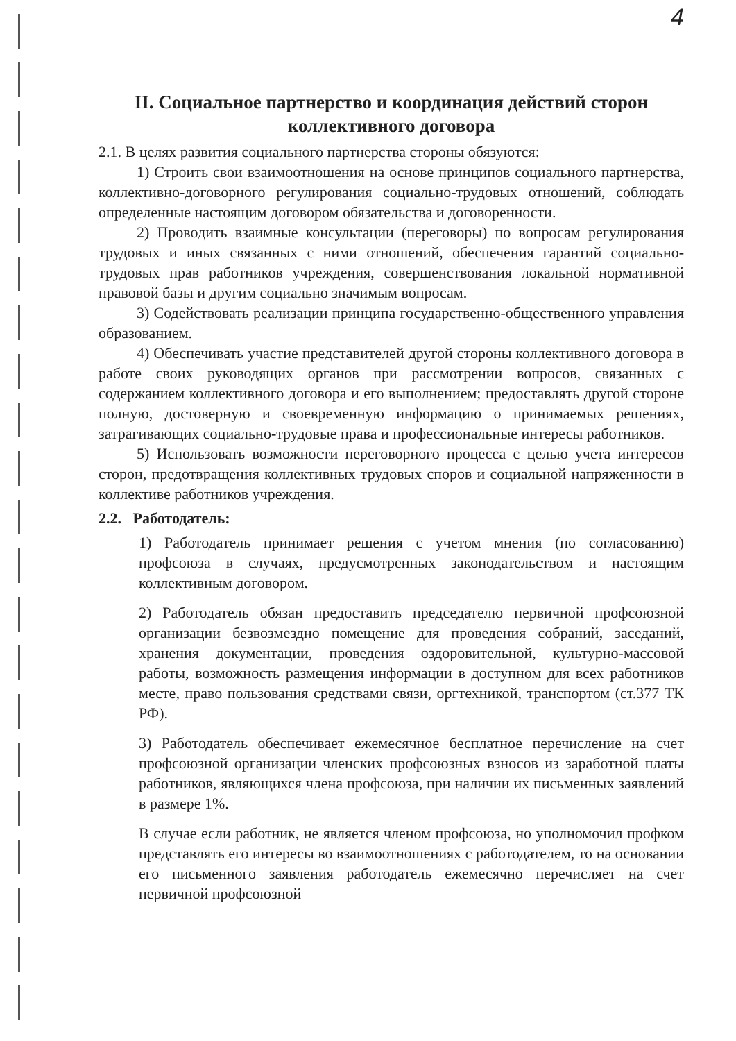4
II. Социальное партнерство и координация действий сторон коллективного договора
2.1. В целях развития социального партнерства стороны обязуются:
1) Строить свои взаимоотношения на основе принципов социального партнерства, коллективно-договорного регулирования социально-трудовых отношений, соблюдать определенные настоящим договором обязательства и договоренности.
2) Проводить взаимные консультации (переговоры) по вопросам регулирования трудовых и иных связанных с ними отношений, обеспечения гарантий социально-трудовых прав работников учреждения, совершенствования локальной нормативной правовой базы и другим социально значимым вопросам.
3) Содействовать реализации принципа государственно-общественного управления образованием.
4) Обеспечивать участие представителей другой стороны коллективного договора в работе своих руководящих органов при рассмотрении вопросов, связанных с содержанием коллективного договора и его выполнением; предоставлять другой стороне полную, достоверную и своевременную информацию о принимаемых решениях, затрагивающих социально-трудовые права и профессиональные интересы работников.
5) Использовать возможности переговорного процесса с целью учета интересов сторон, предотвращения коллективных трудовых споров и социальной напряженности в коллективе работников учреждения.
2.2. Работодатель:
1) Работодатель принимает решения с учетом мнения (по согласованию) профсоюза в случаях, предусмотренных законодательством и настоящим коллективным договором.
2) Работодатель обязан предоставить председателю первичной профсоюзной организации безвозмездно помещение для проведения собраний, заседаний, хранения документации, проведения оздоровительной, культурно-массовой работы, возможность размещения информации в доступном для всех работников месте, право пользования средствами связи, оргтехникой, транспортом (ст.377 ТК РФ).
3) Работодатель обеспечивает ежемесячное бесплатное перечисление на счет профсоюзной организации членских профсоюзных взносов из заработной платы работников, являющихся члена профсоюза, при наличии их письменных заявлений в размере 1%.
В случае если работник, не является членом профсоюза, но уполномочил профком представлять его интересы во взаимоотношениях с работодателем, то на основании его письменного заявления работодатель ежемесячно перечисляет на счет первичной профсоюзной